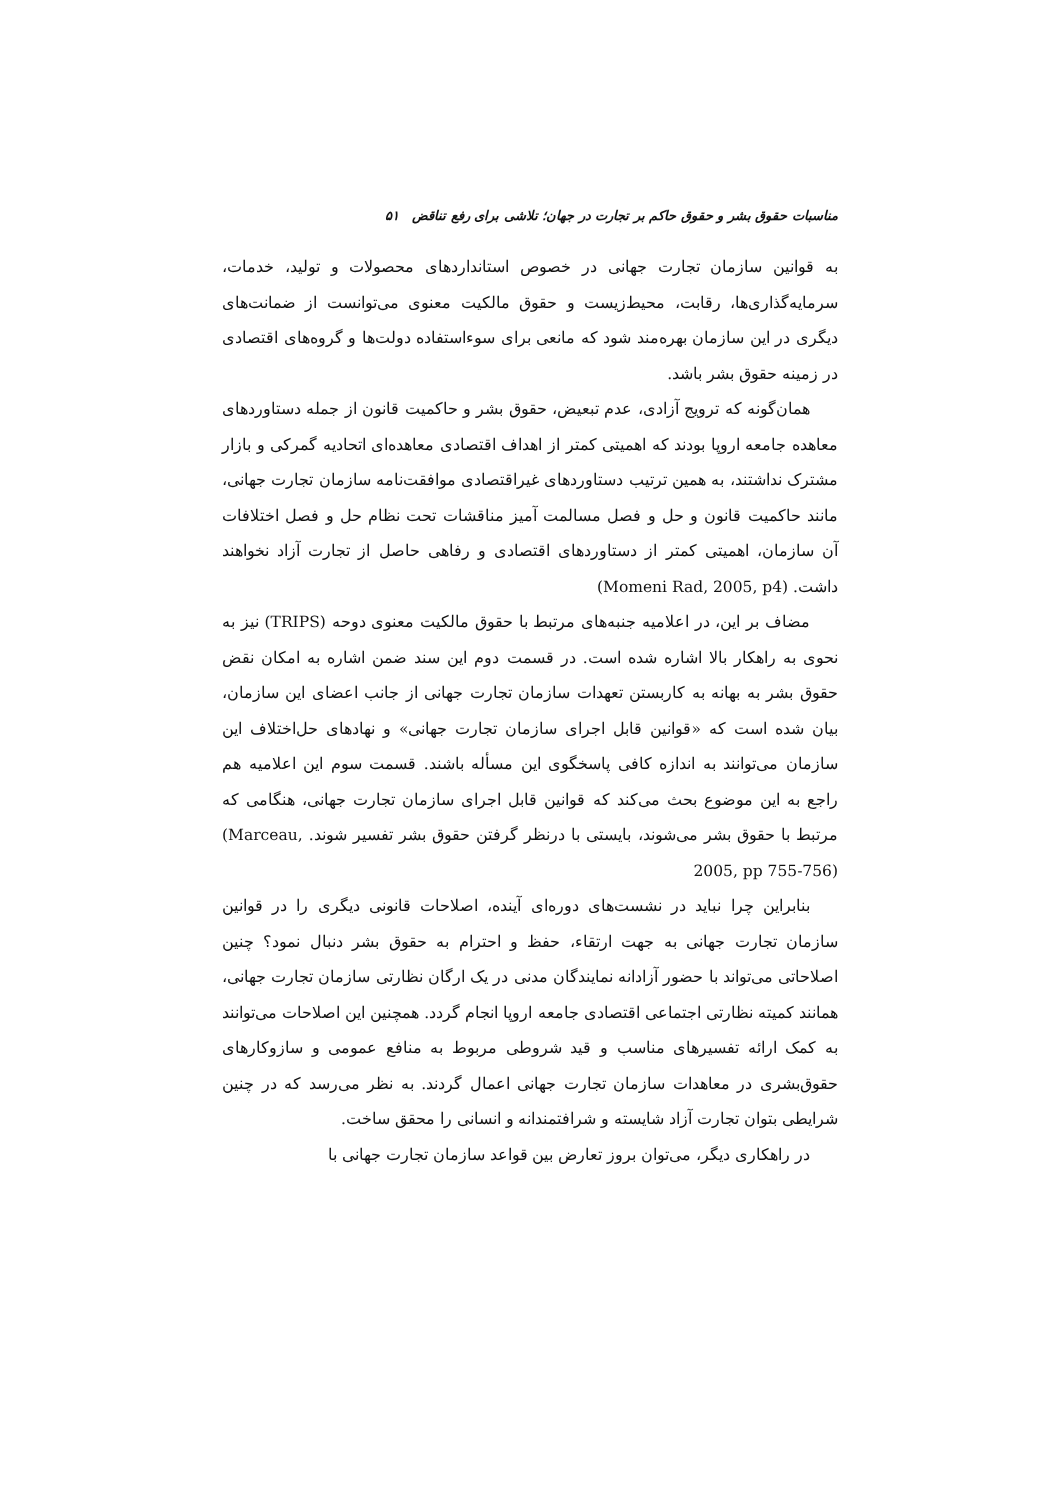مناسبات حقوق بشر و حقوق حاکم بر تجارت در جهان؛ تلاشی برای رفع تناقض ۵۱
به قوانین سازمان تجارت جهانی در خصوص استانداردهای محصولات و تولید، خدمات، سرمایه‌گذاری‌ها، رقابت، محیط‌زیست و حقوق مالکیت معنوی می‌توانست از ضمانت‌های دیگری در این سازمان بهره‌مند شود که مانعی برای سوءاستفاده دولت‌ها و گروه‌های اقتصادی در زمینه حقوق بشر باشد.
همان‌گونه که ترویج آزادی، عدم تبعیض، حقوق بشر و حاکمیت قانون از جمله دستاوردهای معاهده جامعه اروپا بودند که اهمیتی کمتر از اهداف اقتصادی معاهده‌ای اتحادیه گمرکی و بازار مشترک نداشتند، به همین ترتیب دستاوردهای غیراقتصادی موافقت‌نامه سازمان تجارت جهانی، مانند حاکمیت قانون و حل و فصل مسالمت آمیز مناقشات تحت نظام حل و فصل اختلافات آن سازمان، اهمیتی کمتر از دستاوردهای اقتصادی و رفاهی حاصل از تجارت آزاد نخواهند داشت. (Momeni Rad, 2005, p4)
مضاف بر این، در اعلامیه جنبه‌های مرتبط با حقوق مالکیت معنوی دوحه (TRIPS) نیز به نحوی به راهکار بالا اشاره شده است. در قسمت دوم این سند ضمن اشاره به امکان نقض حقوق بشر به بهانه به کاربستن تعهدات سازمان تجارت جهانی از جانب اعضای این سازمان، بیان شده است که «قوانین قابل اجرای سازمان تجارت جهانی» و نهادهای حل‌اختلاف این سازمان می‌توانند به اندازه کافی پاسخگوی این مسأله باشند. قسمت سوم این اعلامیه هم راجع به این موضوع بحث می‌کند که قوانین قابل اجرای سازمان تجارت جهانی، هنگامی که مرتبط با حقوق بشر می‌شوند، بایستی با درنظر گرفتن حقوق بشر تفسیر شوند. (Marceau, 2005, pp 755-756)
بنابراین چرا نباید در نشست‌های دوره‌ای آینده، اصلاحات قانونی دیگری را در قوانین سازمان تجارت جهانی به جهت ارتقاء، حفظ و احترام به حقوق بشر دنبال نمود؟ چنین اصلاحاتی می‌تواند با حضور آزادانه نمایندگان مدنی در یک ارگان نظارتی سازمان تجارت جهانی، همانند کمیته نظارتی اجتماعی اقتصادی جامعه اروپا انجام گردد. همچنین این اصلاحات می‌توانند به کمک ارائه تفسیرهای مناسب و قید شروطی مربوط به منافع عمومی و سازوکارهای حقوق‌بشری در معاهدات سازمان تجارت جهانی اعمال گردند. به نظر می‌رسد که در چنین شرایطی بتوان تجارت آزاد شایسته و شرافتمندانه و انسانی را محقق ساخت.
در راهکاری دیگر، می‌توان بروز تعارض بین قواعد سازمان تجارت جهانی با